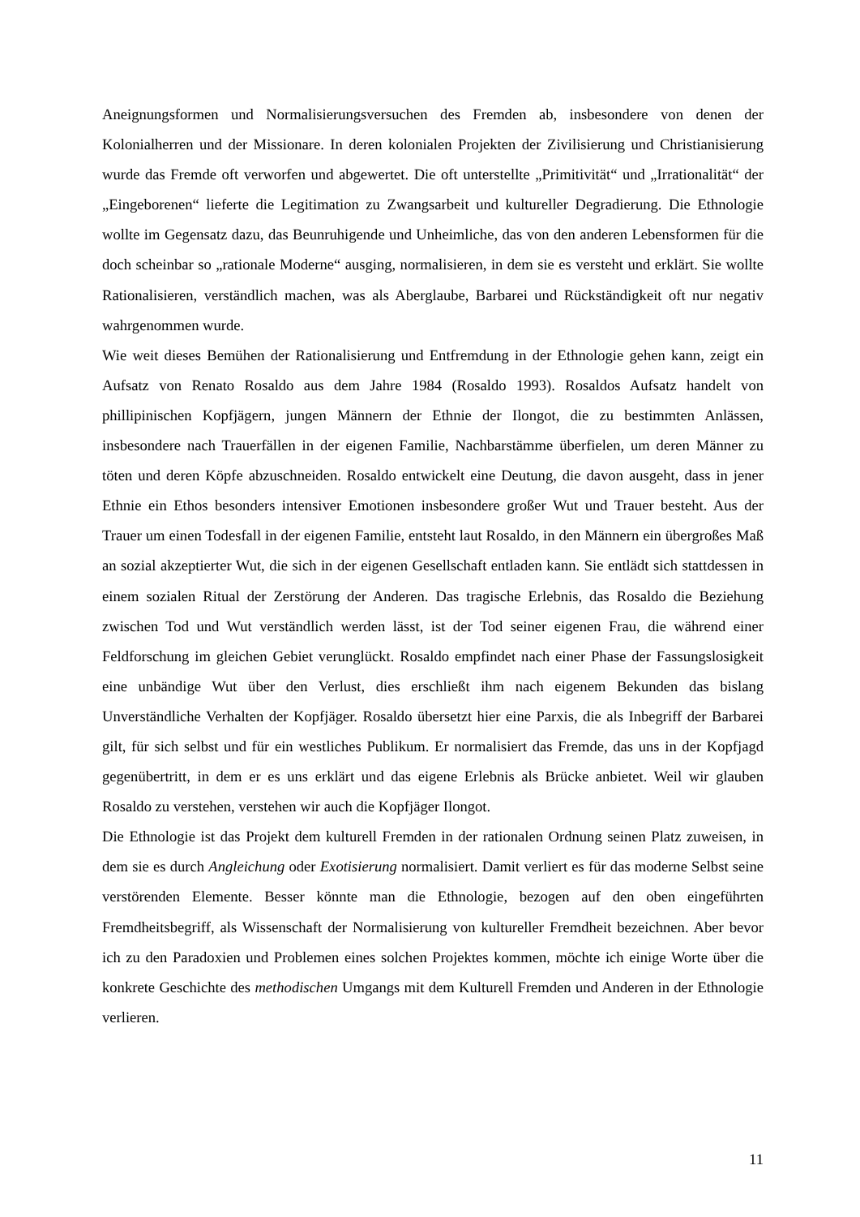Aneignungsformen und Normalisierungsversuchen des Fremden ab, insbesondere von denen der Kolonialherren und der Missionare. In deren kolonialen Projekten der Zivilisierung und Christianisierung wurde das Fremde oft verworfen und abgewertet. Die oft unterstellte „Primitivität“ und „Irrationalität“ der „Eingeborenen“ lieferte die Legitimation zu Zwangsarbeit und kultureller Degradierung. Die Ethnologie wollte im Gegensatz dazu, das Beunruhigende und Unheimliche, das von den anderen Lebensformen für die doch scheinbar so „rationale Moderne“ ausging, normalisieren, in dem sie es versteht und erklärt. Sie wollte Rationalisieren, verständlich machen, was als Aberglaube, Barbarei und Rückständigkeit oft nur negativ wahrgenommen wurde.
Wie weit dieses Bemühen der Rationalisierung und Entfremdung in der Ethnologie gehen kann, zeigt ein Aufsatz von Renato Rosaldo aus dem Jahre 1984 (Rosaldo 1993). Rosaldos Aufsatz handelt von phillipinischen Kopfjägern, jungen Männern der Ethnie der Ilongot, die zu bestimmten Anlässen, insbesondere nach Trauerfällen in der eigenen Familie, Nachbarstämme überfielen, um deren Männer zu töten und deren Köpfe abzuschneiden. Rosaldo entwickelt eine Deutung, die davon ausgeht, dass in jener Ethnie ein Ethos besonders intensiver Emotionen insbesondere großer Wut und Trauer besteht. Aus der Trauer um einen Todesfall in der eigenen Familie, entsteht laut Rosaldo, in den Männern ein übergroßes Maß an sozial akzeptierter Wut, die sich in der eigenen Gesellschaft entladen kann. Sie entlädt sich stattdessen in einem sozialen Ritual der Zerstörung der Anderen. Das tragische Erlebnis, das Rosaldo die Beziehung zwischen Tod und Wut verständlich werden lässt, ist der Tod seiner eigenen Frau, die während einer Feldforschung im gleichen Gebiet verunglückt. Rosaldo empfindet nach einer Phase der Fassungslosigkeit eine unbändige Wut über den Verlust, dies erschließt ihm nach eigenem Bekunden das bislang Unverständliche Verhalten der Kopfjäger. Rosaldo übersetzt hier eine Parxis, die als Inbegriff der Barbarei gilt, für sich selbst und für ein westliches Publikum. Er normalisiert das Fremde, das uns in der Kopfjagd gegenübertritt, in dem er es uns erklärt und das eigene Erlebnis als Brücke anbietet. Weil wir glauben Rosaldo zu verstehen, verstehen wir auch die Kopfjäger Ilongot.
Die Ethnologie ist das Projekt dem kulturell Fremden in der rationalen Ordnung seinen Platz zuweisen, in dem sie es durch Angleichung oder Exotisierung normalisiert. Damit verliert es für das moderne Selbst seine verstörenden Elemente. Besser könnte man die Ethnologie, bezogen auf den oben eingeführten Fremdheitsbegriff, als Wissenschaft der Normalisierung von kultureller Fremdheit bezeichnen. Aber bevor ich zu den Paradoxien und Problemen eines solchen Projektes kommen, möchte ich einige Worte über die konkrete Geschichte des methodischen Umgangs mit dem Kulturell Fremden und Anderen in der Ethnologie verlieren.
11